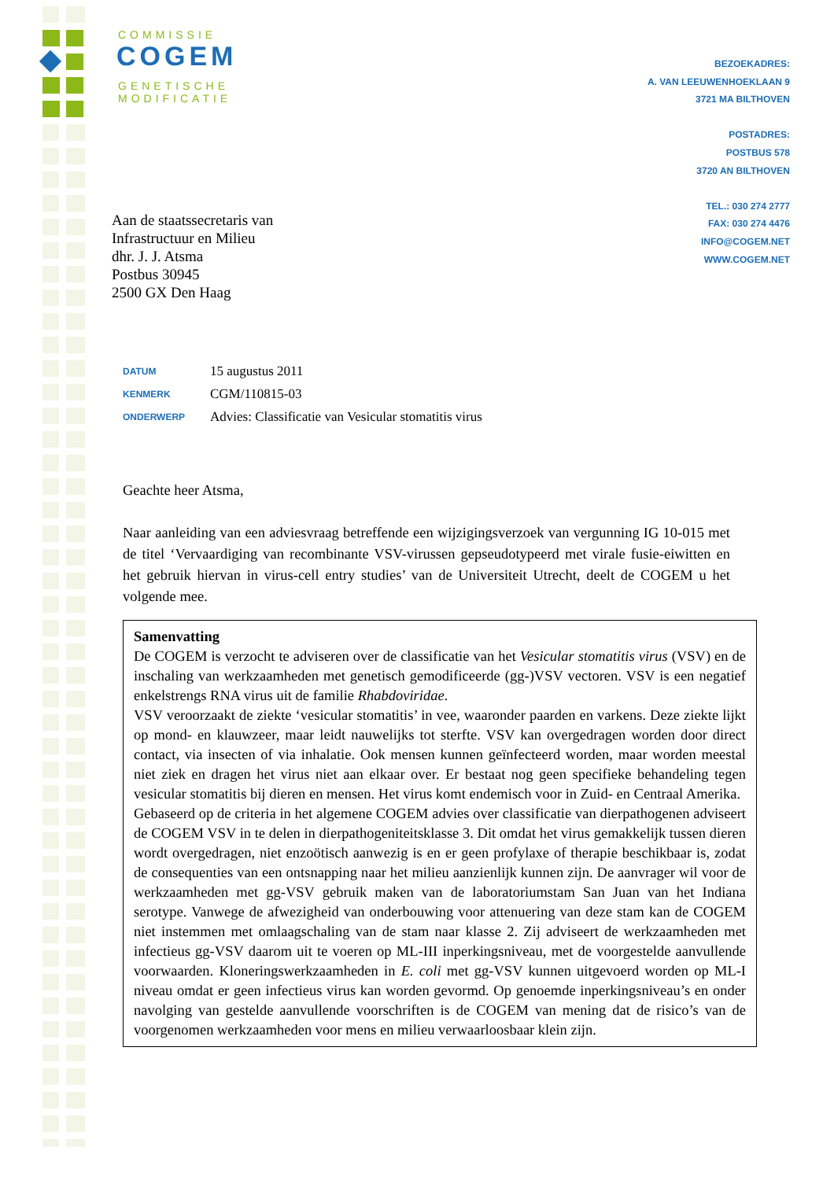COMMISSIE
COGEM
GENETISCHE
MODIFICATIE
BEZOEKADRES:
A. VAN LEEUWENHOEKLAAN 9
3721 MA BILTHOVEN
POSTADRES:
POSTBUS 578
3720 AN BILTHOVEN
TEL.: 030 274 2777
FAX: 030 274 4476
INFO@COGEM.NET
WWW.COGEM.NET
Aan de staatssecretaris van
Infrastructuur en Milieu
dhr. J. J. Atsma
Postbus 30945
2500 GX Den Haag
| DATUM | 15 augustus 2011 |
| KENMERK | CGM/110815-03 |
| ONDERWERP | Advies: Classificatie van Vesicular stomatitis virus |
Geachte heer Atsma,
Naar aanleiding van een adviesvraag betreffende een wijzigingsverzoek van vergunning IG 10-015 met de titel ‘Vervaardiging van recombinante VSV-virussen gepseudotypeerd met virale fusie-eiwitten en het gebruik hiervan in virus-cell entry studies’ van de Universiteit Utrecht, deelt de COGEM u het volgende mee.
Samenvatting
De COGEM is verzocht te adviseren over de classificatie van het Vesicular stomatitis virus (VSV) en de inschaling van werkzaamheden met genetisch gemodificeerde (gg-)VSV vectoren. VSV is een negatief enkelstrengs RNA virus uit de familie Rhabdoviridae.
VSV veroorzaakt de ziekte ‘vesicular stomatitis’ in vee, waaronder paarden en varkens. Deze ziekte lijkt op mond- en klauwzeer, maar leidt nauwelijks tot sterfte. VSV kan overgedragen worden door direct contact, via insecten of via inhalatie. Ook mensen kunnen geïnfecteerd worden, maar worden meestal niet ziek en dragen het virus niet aan elkaar over. Er bestaat nog geen specifieke behandeling tegen vesicular stomatitis bij dieren en mensen. Het virus komt endemisch voor in Zuid- en Centraal Amerika.
Gebaseerd op de criteria in het algemene COGEM advies over classificatie van dierpathogenen adviseert de COGEM VSV in te delen in dierpathogeniteitsklasse 3. Dit omdat het virus gemakkelijk tussen dieren wordt overgedragen, niet enzoötisch aanwezig is en er geen profylaxe of therapie beschikbaar is, zodat de consequenties van een ontsnapping naar het milieu aanzienlijk kunnen zijn. De aanvrager wil voor de werkzaamheden met gg-VSV gebruik maken van de laboratoriumstam San Juan van het Indiana serotype. Vanwege de afwezigheid van onderbouwing voor attenuering van deze stam kan de COGEM niet instemmen met omlaagschaling van de stam naar klasse 2. Zij adviseert de werkzaamheden met infectieus gg-VSV daarom uit te voeren op ML-III inperkingsniveau, met de voorgestelde aanvullende voorwaarden. Kloneringswerkzaamheden in E. coli met gg-VSV kunnen uitgevoerd worden op ML-I niveau omdat er geen infectieus virus kan worden gevormd. Op genoemde inperkingsniveau’s en onder navolging van gestelde aanvullende voorschriften is de COGEM van mening dat de risico’s van de voorgenomen werkzaamheden voor mens en milieu verwaarloosbaar klein zijn.